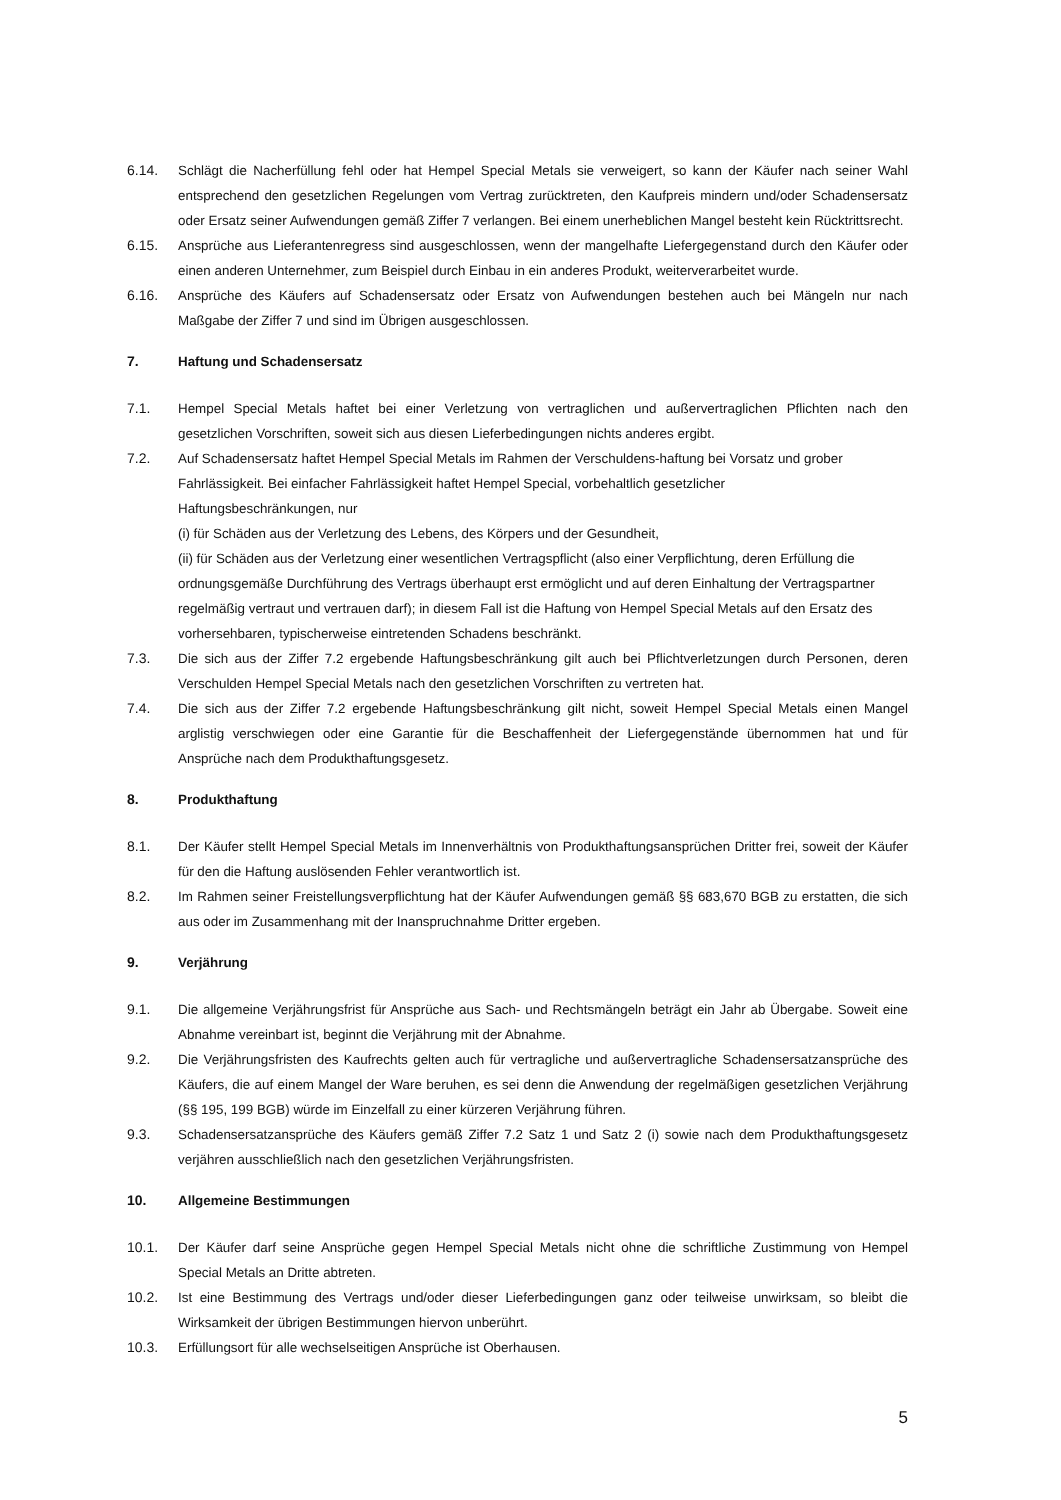6.14. Schlägt die Nacherfüllung fehl oder hat Hempel Special Metals sie verweigert, so kann der Käufer nach seiner Wahl entsprechend den gesetzlichen Regelungen vom Vertrag zurücktreten, den Kaufpreis mindern und/oder Schadensersatz oder Ersatz seiner Aufwendungen gemäß Ziffer 7 verlangen. Bei einem unerheblichen Mangel besteht kein Rücktrittsrecht.
6.15. Ansprüche aus Lieferantenregress sind ausgeschlossen, wenn der mangelhafte Liefergegenstand durch den Käufer oder einen anderen Unternehmer, zum Beispiel durch Einbau in ein anderes Produkt, weiterverarbeitet wurde.
6.16. Ansprüche des Käufers auf Schadensersatz oder Ersatz von Aufwendungen bestehen auch bei Mängeln nur nach Maßgabe der Ziffer 7 und sind im Übrigen ausgeschlossen.
7. Haftung und Schadensersatz
7.1. Hempel Special Metals haftet bei einer Verletzung von vertraglichen und außervertraglichen Pflichten nach den gesetzlichen Vorschriften, soweit sich aus diesen Lieferbedingungen nichts anderes ergibt.
7.2. Auf Schadensersatz haftet Hempel Special Metals im Rahmen der Verschuldens-haftung bei Vorsatz und grober Fahrlässigkeit. Bei einfacher Fahrlässigkeit haftet Hempel Special, vorbehaltlich gesetzlicher
Haftungsbeschränkungen, nur
(i) für Schäden aus der Verletzung des Lebens, des Körpers und der Gesundheit,
(ii) für Schäden aus der Verletzung einer wesentlichen Vertragspflicht (also einer Verpflichtung, deren Erfüllung die ordnungsgemäße Durchführung des Vertrags überhaupt erst ermöglicht und auf deren Einhaltung der Vertragspartner regelmäßig vertraut und vertrauen darf); in diesem Fall ist die Haftung von Hempel Special Metals auf den Ersatz des vorhersehbaren, typischerweise eintretenden Schadens beschränkt.
7.3. Die sich aus der Ziffer 7.2 ergebende Haftungsbeschränkung gilt auch bei Pflichtverletzungen durch Personen, deren Verschulden Hempel Special Metals nach den gesetzlichen Vorschriften zu vertreten hat.
7.4. Die sich aus der Ziffer 7.2 ergebende Haftungsbeschränkung gilt nicht, soweit Hempel Special Metals einen Mangel arglistig verschwiegen oder eine Garantie für die Beschaffenheit der Liefergegenstände übernommen hat und für Ansprüche nach dem Produkthaftungsgesetz.
8. Produkthaftung
8.1. Der Käufer stellt Hempel Special Metals im Innenverhältnis von Produkthaftungsansprüchen Dritter frei, soweit der Käufer für den die Haftung auslösenden Fehler verantwortlich ist.
8.2. Im Rahmen seiner Freistellungsverpflichtung hat der Käufer Aufwendungen gemäß §§ 683,670 BGB zu erstatten, die sich aus oder im Zusammenhang mit der Inanspruchnahme Dritter ergeben.
9. Verjährung
9.1. Die allgemeine Verjährungsfrist für Ansprüche aus Sach- und Rechtsmängeln beträgt ein Jahr ab Übergabe. Soweit eine Abnahme vereinbart ist, beginnt die Verjährung mit der Abnahme.
9.2. Die Verjährungsfristen des Kaufrechts gelten auch für vertragliche und außervertragliche Schadensersatzansprüche des Käufers, die auf einem Mangel der Ware beruhen, es sei denn die Anwendung der regelmäßigen gesetzlichen Verjährung (§§ 195, 199 BGB) würde im Einzelfall zu einer kürzeren Verjährung führen.
9.3. Schadensersatzansprüche des Käufers gemäß Ziffer 7.2 Satz 1 und Satz 2 (i) sowie nach dem Produkthaftungsgesetz verjähren ausschließlich nach den gesetzlichen Verjährungsfristen.
10. Allgemeine Bestimmungen
10.1. Der Käufer darf seine Ansprüche gegen Hempel Special Metals nicht ohne die schriftliche Zustimmung von Hempel Special Metals an Dritte abtreten.
10.2. Ist eine Bestimmung des Vertrags und/oder dieser Lieferbedingungen ganz oder teilweise unwirksam, so bleibt die Wirksamkeit der übrigen Bestimmungen hiervon unberührt.
10.3. Erfüllungsort für alle wechselseitigen Ansprüche ist Oberhausen.
5